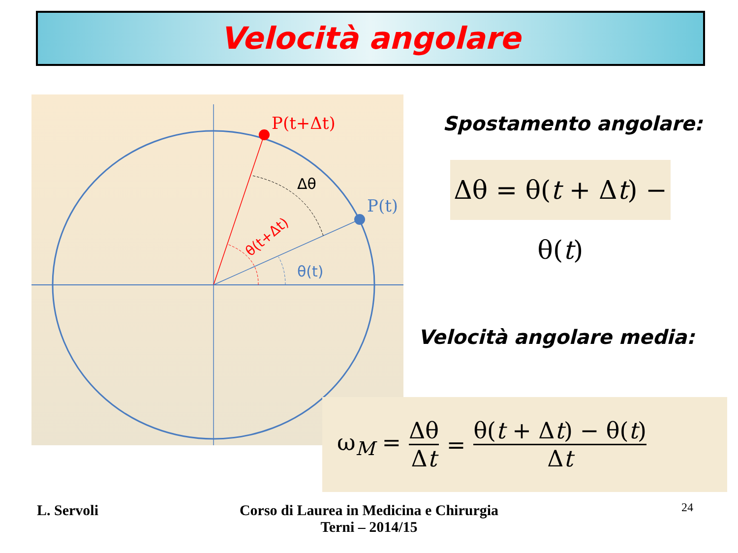Velocità angolare
P(t+Δt)
P(t)
Δθ
θ(t)
θ(t+Δt)
Spostamento angolare:
Δθ = θ(t + Δt) − θ(t)
Velocità angolare media:
ω<sub>M</sub> = Δθ Δt = θ(t + Δt) − θ(t) Δt
L. Servoli
Corso di Laurea in Medicina e Chirurgia
Terni – 2014/15
24